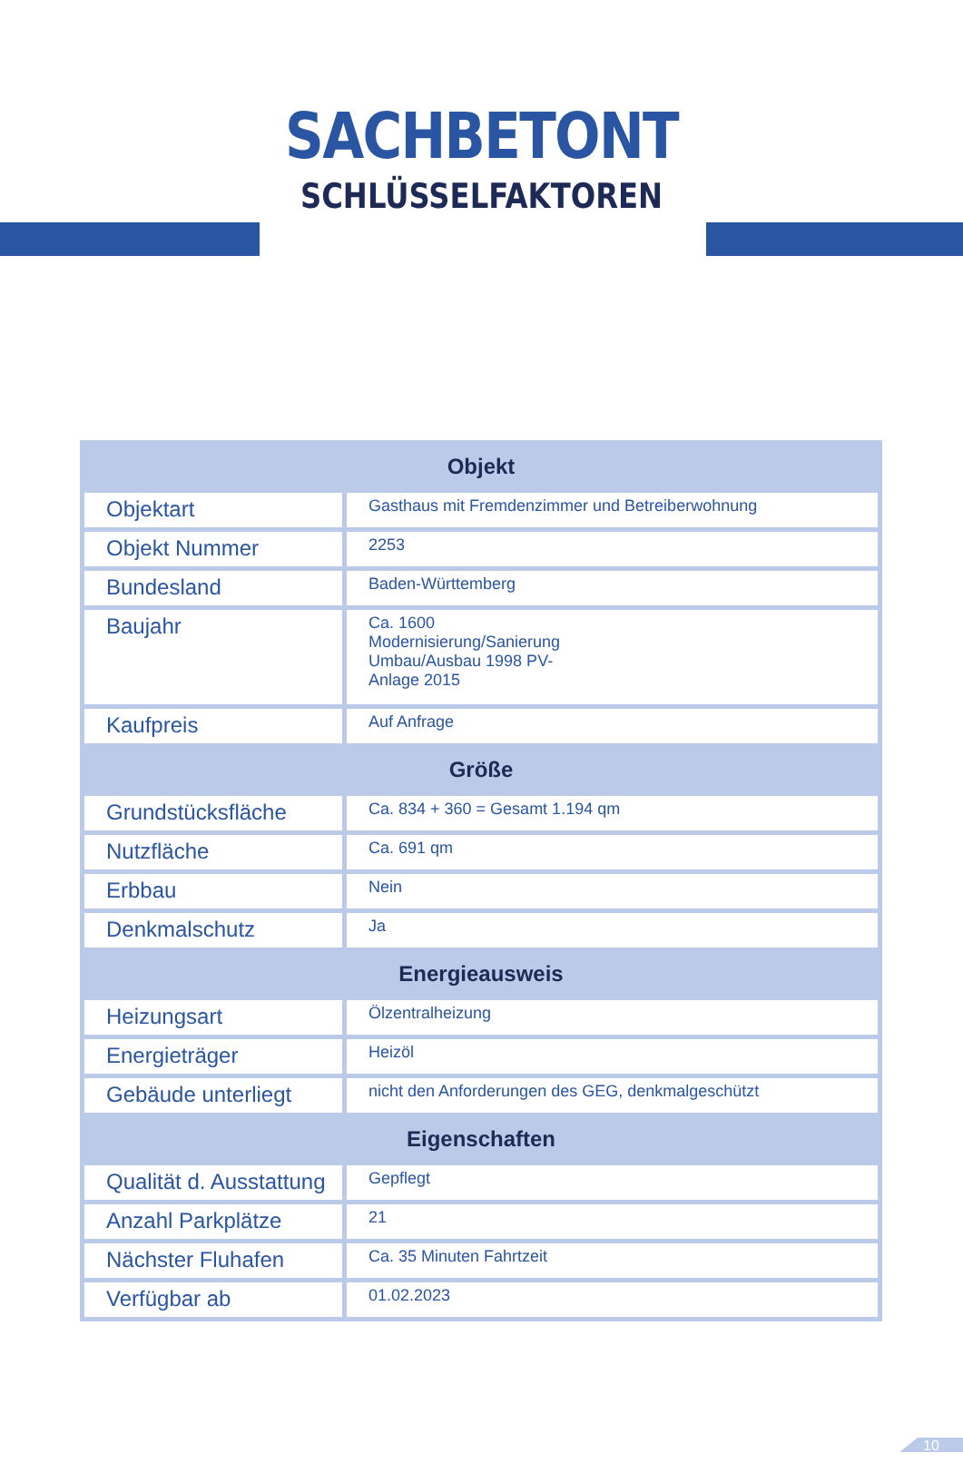SACHBETONT
SCHLÜSSELFAKTOREN
| Objekt | |
| --- | --- |
| Objektart | Gasthaus mit Fremdenzimmer und Betreiberwohnung |
| Objekt Nummer | 2253 |
| Bundesland | Baden-Württemberg |
| Baujahr | Ca. 1600 Modernisierung/Sanierung Umbau/Ausbau 1998 PV- Anlage 2015 |
| Kaufpreis | Auf Anfrage |
| Größe | |
| Grundstücksfläche | Ca. 834 + 360 = Gesamt 1.194 qm |
| Nutzfläche | Ca. 691 qm |
| Erbbau | Nein |
| Denkmalschutz | Ja |
| Energieausweis | |
| Heizungsart | Ölzentralheizung |
| Energieträger | Heizöl |
| Gebäude unterliegt | nicht den Anforderungen des GEG, denkmalgeschützt |
| Eigenschaften | |
| Qualität d. Ausstattung | Gepflegt |
| Anzahl Parkplätze | 21 |
| Nächster Fluhafen | Ca. 35 Minuten Fahrtzeit |
| Verfügbar ab | 01.02.2023 |
10